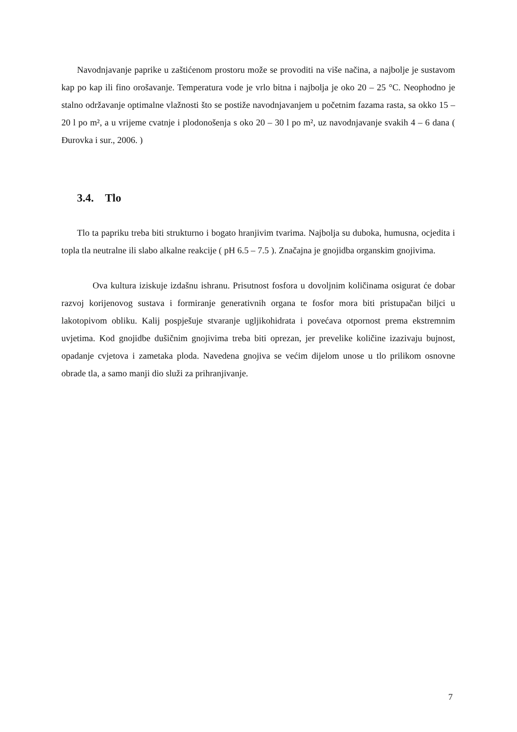Navodnjavanje paprike u zaštićenom prostoru može se provoditi na više načina, a najbolje je sustavom kap po kap ili fino orošavanje. Temperatura vode je vrlo bitna i najbolja je oko 20 – 25 °C. Neophodno je stalno održavanje optimalne vlažnosti što se postiže navodnjavanjem u početnim fazama rasta, sa okko 15 – 20 l po m², a u vrijeme cvatnje i plodonošenja s oko 20 – 30 l po m², uz navodnjavanje svakih 4 – 6 dana ( Đurovka i sur., 2006. )
3.4. Tlo
Tlo ta papriku treba biti strukturno i bogato hranjivim tvarima. Najbolja su duboka, humusna, ocjedita i topla tla neutralne ili slabo alkalne reakcije ( pH 6.5 – 7.5 ). Značajna je gnojidba organskim gnojivima.
Ova kultura iziskuje izdašnu ishranu. Prisutnost fosfora u dovoljnim količinama osigurat će dobar razvoj korijenovog sustava i formiranje generativnih organa te fosfor mora biti pristupačan biljci u lakotopivom obliku. Kalij pospješuje stvaranje ugljikohidrata i povećava otpornost prema ekstremnim uvjetima. Kod gnojidbe dušičnim gnojivima treba biti oprezan, jer prevelike količine izazivaju bujnost, opadanje cvjetova i zametaka ploda. Navedena gnojiva se većim dijelom unose u tlo prilikom osnovne obrade tla, a samo manji dio služi za prihranjivanje.
7